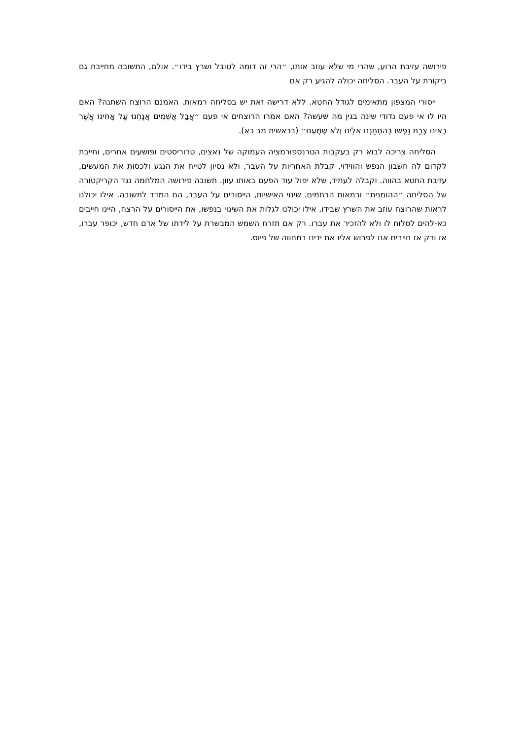פירושה עזיבת הרוע, שהרי מי שלא עוזב אותו, ״הרי זה דומה לטובל ושרץ בידו״. אולם, התשובה מחייבת גם ביקורת על העבר. הסליחה יכולה להגיע רק אם
ייסורי המצפון מתאימים לגודל החטא. ללא דרישה זאת יש בסליחה רמאות. האמנם הרוצח השתנה? האם היו לו אי פעם נדודי שינה בגין מה שעשה? האם אמרו הרוצחים אי פעם ״אֲבָל אֲשֵׁמִים אֲנַחְנוּ עַל אָחִינוּ אֲשֶׁר רָאִינוּ צָרַת נַפְשׁוֹ בְּהִתְחַנְנוֹ אֵלֵינוּ וְלֹא שָׁמָעְנוּ״ (בראשית מב כא).
הסליחה צריכה לבוא רק בעקבות הטרנספורמציה העמוקה של נאצים, טרוריסטים ופושעים אחרים, וחייבת לקדום לה חשבון הנפש והווידוי, קבלת האחריות על העבר, ולא נסיון לטייח את הנגע ולכסות את המעשים, עזיבת החטא בהווה. וקבלה לעתיד, שלא יפול עוד הפעם באותו עוון. תשובה פירושה המלחמה נגד הקריקטורה של הסליחה ״ההומנית״ ורמאות הרחמים. שינוי האישיות, הייסורים על העבר, הם המדד לתשובה. אילו יכולנו לראות שהרוצח עוזב את השרץ שבידו, אילו יכולנו לגלות את השינוי בנפשו, את הייסורים על הרצח, היינו חייבים כא-להים לסלוח לו ולא להזכיר את עברו. רק אם תזרח השמש המבשרת על לידתו של אדם חדש, יכופר עברו, אז ורק אז חייבים אנו לפרוש אליו את ידינו במחווה של פיוס.